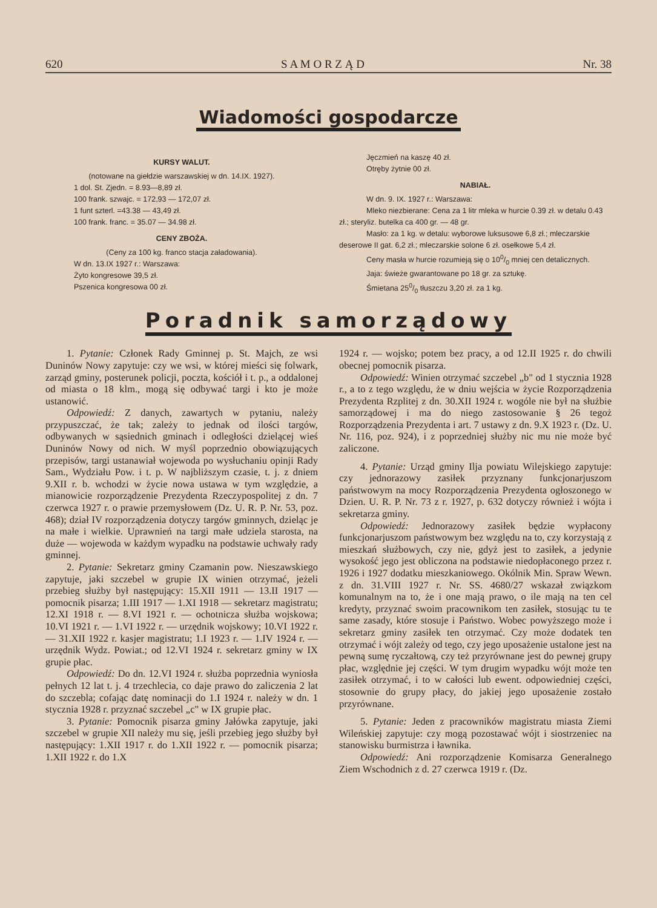620 S A M O R Z Ą D Nr. 38
Wiadomości gospodarcze
KURSY WALUT.
(notowane na giełdzie warszawskiej w dn. 14.IX. 1927).
1 dol. St. Zjedn. = 8.93—8,89 zł.
100 frank. szwajc. = 172,93 — 172,07 zł.
1 funt szterl. =43.38 — 43,49 zł.
100 frank. franc. = 35.07 — 34.98 zł.
CENY ZBOŻA.
(Ceny za 100 kg. franco stacja załadowania).
W dn. 13.IX 1927 r.: Warszawa:
Żyto kongresowe 39,5 zł.
Pszenica kongresowa 00 zł.
Jęczmień na kaszę 40 zł.
Otręby żytnie 00 zł.
NABIAŁ.
W dn. 9. IX. 1927 r.: Warszawa:
Mleko niezbierane: Cena za 1 litr mleka w hurcie 0.39 zł. w detalu 0.43 zł.; steryliz. butelka ca 400 gr. — 48 gr.
Masło: za 1 kg. w detalu: wyborowe luksusowe 6,8 zł.; mleczarskie deserowe II gat. 6,2 zł.; mleczarskie solone 6 zł. osełkowe 5,4 zł.
Ceny masła w hurcie rozumieją się o 100/0 mniej cen detalicznych.
Jaja: świeże gwarantowane po 18 gr. za sztukę.
Śmietana 250/0 tłuszczu 3,20 zł. za 1 kg.
Poradnik samorządowy
1. Pytanie: Członek Rady Gminnej p. St. Majch, ze wsi Duninów Nowy zapytuje: czy we wsi, w której mieści się folwark, zarząd gminy, posterunek policji, poczta, kościół i t. p., a oddalonej od miasta o 18 klm., mogą się odbywać targi i kto je może ustanowić.
Odpowiedź: Z danych, zawartych w pytaniu, należy przypuszczać, że tak; zależy to jednak od ilości targów, odbywanych w sąsiednich gminach i odległości dzielącej wieś Duninów Nowy od nich. W myśl poprzednio obowiązujących przepisów, targi ustanawiał wojewoda po wysłuchaniu opinji Rady Sam., Wydziału Pow. i t. p. W najbliższym czasie, t. j. z dniem 9.XII r. b. wchodzi w życie nowa ustawa w tym względzie, a mianowicie rozporządzenie Prezydenta Rzeczypospolitej z dn. 7 czerwca 1927 r. o prawie przemysłowem (Dz. U. R. P. Nr. 53, poz. 468); dział IV rozporządzenia dotyczy targów gminnych, dzieląc je na małe i wielkie. Uprawnień na targi małe udziela starosta, na duże — wojewoda w każdym wypadku na podstawie uchwały rady gminnej.
2. Pytanie: Sekretarz gminy Czamanin pow. Nieszawskiego zapytuje, jaki szczebel w grupie IX winien otrzymać, jeżeli przebieg służby był następujący: 15.XII 1911 — 13.II 1917 — pomocnik pisarza; 1.III 1917 — 1.XI 1918 — sekretarz magistratu; 12.XI 1918 r. — 8.VI 1921 r. — ochotnicza służba wojskowa; 10.VI 1921 r. — 1.VI 1922 r. — urzędnik wojskowy; 10.VI 1922 r. — 31.XII 1922 r. kasjer magistratu; 1.I 1923 r. — 1.IV 1924 r. — urzędnik Wydz. Powiat.; od 12.VI 1924 r. sekretarz gminy w IX grupie płac.
Odpowiedź: Do dn. 12.VI 1924 r. służba poprzednia wyniosła pełnych 12 lat t. j. 4 trzechlecia, co daje prawo do zaliczenia 2 lat do szczebla; cofając datę nominacji do 1.I 1924 r. należy w dn. 1 stycznia 1928 r. przyznać szczebel „c" w IX grupie płac.
3. Pytanie: Pomocnik pisarza gminy Jałówka zapytuje, jaki szczebel w grupie XII należy mu się, jeśli przebieg jego służby był następujący: 1.XII 1917 r. do 1.XII 1922 r. — pomocnik pisarza; 1.XII 1922 r. do 1.X
1924 r. — wojsko; potem bez pracy, a od 12.II 1925 r. do chwili obecnej pomocnik pisarza.
Odpowiedź: Winien otrzymać szczebel „b" od 1 stycznia 1928 r., a to z tego względu, że w dniu wejścia w życie Rozporządzenia Prezydenta Rzplitej z dn. 30.XII 1924 r. wogóle nie był na służbie samorządowej i ma do niego zastosowanie § 26 tegoż Rozporządzenia Prezydenta i art. 7 ustawy z dn. 9.X 1923 r. (Dz. U. Nr. 116, poz. 924), i z poprzedniej służby nic mu nie może być zaliczone.
4. Pytanie: Urząd gminy Ilja powiatu Wilejskiego zapytuje: czy jednorazowy zasiłek przyznany funkcjonarjuszom państwowym na mocy Rozporządzenia Prezydenta ogłoszonego w Dzien. U. R. P. Nr. 73 z r. 1927, p. 632 dotyczy również i wójta i sekretarza gminy.
Odpowiedź: Jednorazowy zasiłek będzie wypłacony funkcjonarjuszom państwowym bez względu na to, czy korzystają z mieszkań służbowych, czy nie, gdyż jest to zasiłek, a jedynie wysokość jego jest obliczona na podstawie niedopłaconego przez r. 1926 i 1927 dodatku mieszkaniowego. Okólnik Min. Spraw Wewn. z dn. 31.VIII 1927 r. Nr. SS. 4680/27 wskazał związkom komunalnym na to, że i one mają prawo, o ile mają na ten cel kredyty, przyznać swoim pracownikom ten zasiłek, stosując tu te same zasady, które stosuje i Państwo. Wobec powyższego może i sekretarz gminy zasiłek ten otrzymać. Czy może dodatek ten otrzymać i wójt zależy od tego, czy jego uposażenie ustalone jest na pewną sumę ryczałtową, czy też przyrównane jest do pewnej grupy płac, względnie jej części. W tym drugim wypadku wójt może ten zasiłek otrzymać, i to w całości lub ewent. odpowiedniej części, stosownie do grupy płacy, do jakiej jego uposażenie zostało przyrównane.
5. Pytanie: Jeden z pracowników magistratu miasta Ziemi Wileńskiej zapytuje: czy mogą pozostawać wójt i siostrzeniec na stanowisku burmistrza i ławnika.
Odpowiedź: Ani rozporządzenie Komisarza Generalnego Ziem Wschodnich z d. 27 czerwca 1919 r. (Dz.